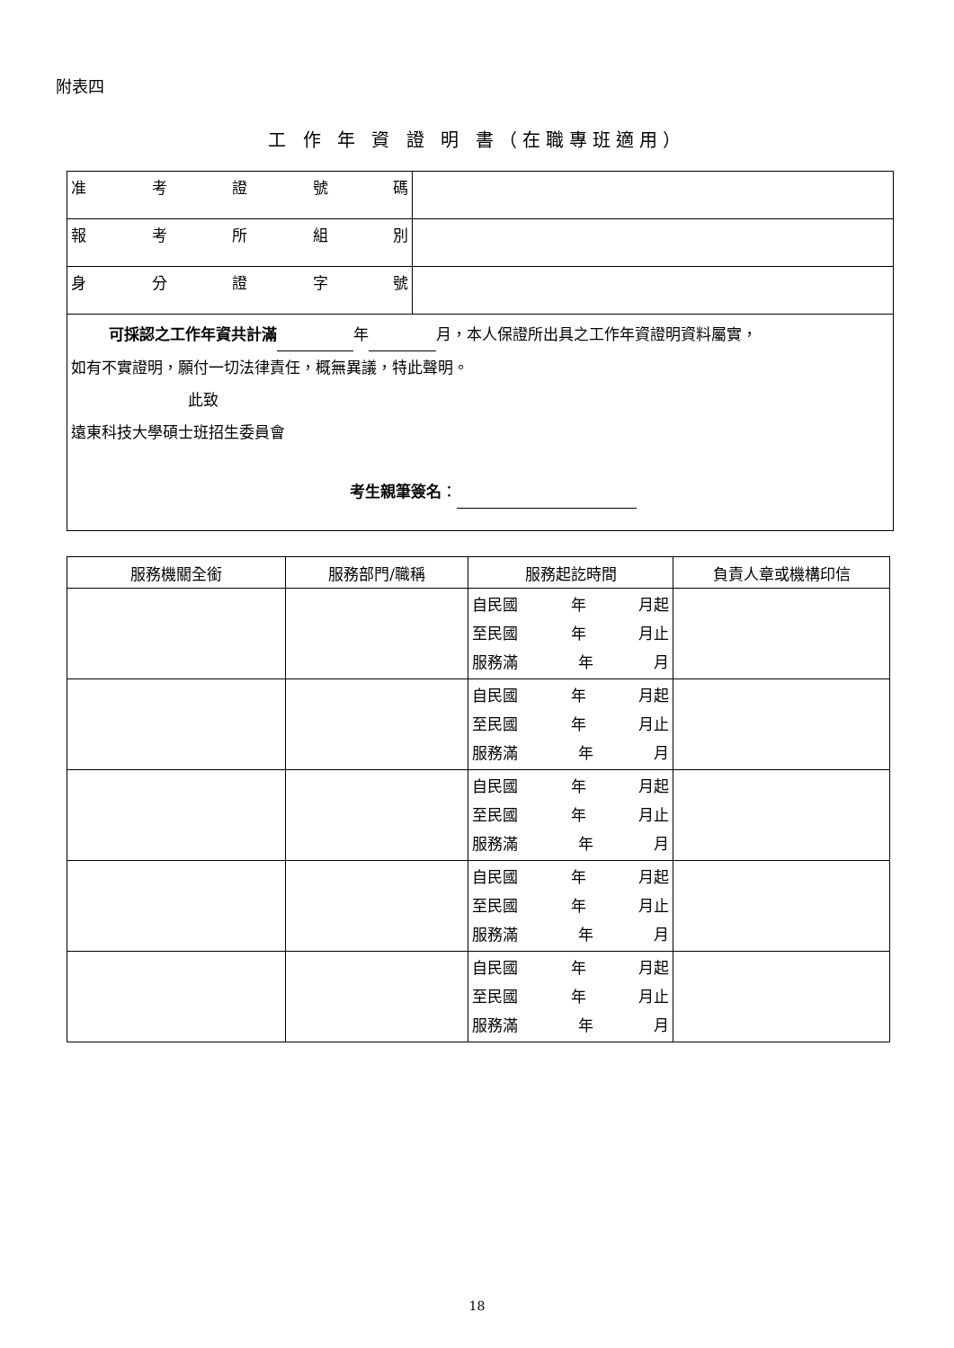附表四
工 作 年 資 證 明 書（在職專班適用）
| 准 考 證 號 碼 | |
| 報 考 所 組 別 | |
| 身 分 證 字 號 | |
| 可採認之工作年資共計滿 年 月，本人保證所出具之工作年資證明資料屬實， 如有不實證明，願付一切法律責任，概無異議，特此聲明。 此致 遠東科技大學碩士班招生委員會 考生親筆簽名 ： | |
| 服務機關全銜 | 服務部門/職稱 | 服務起訖時間 | 負責人章或機構印信 |
| --- | --- | --- | --- |
| | | 自民國 年 月起 至民國 年 月止 服務滿 年 月 | |
| | | 自民國 年 月起 至民國 年 月止 服務滿 年 月 | |
| | | 自民國 年 月起 至民國 年 月止 服務滿 年 月 | |
| | | 自民國 年 月起 至民國 年 月止 服務滿 年 月 | |
| | | 自民國 年 月起 至民國 年 月止 服務滿 年 月 | |
18